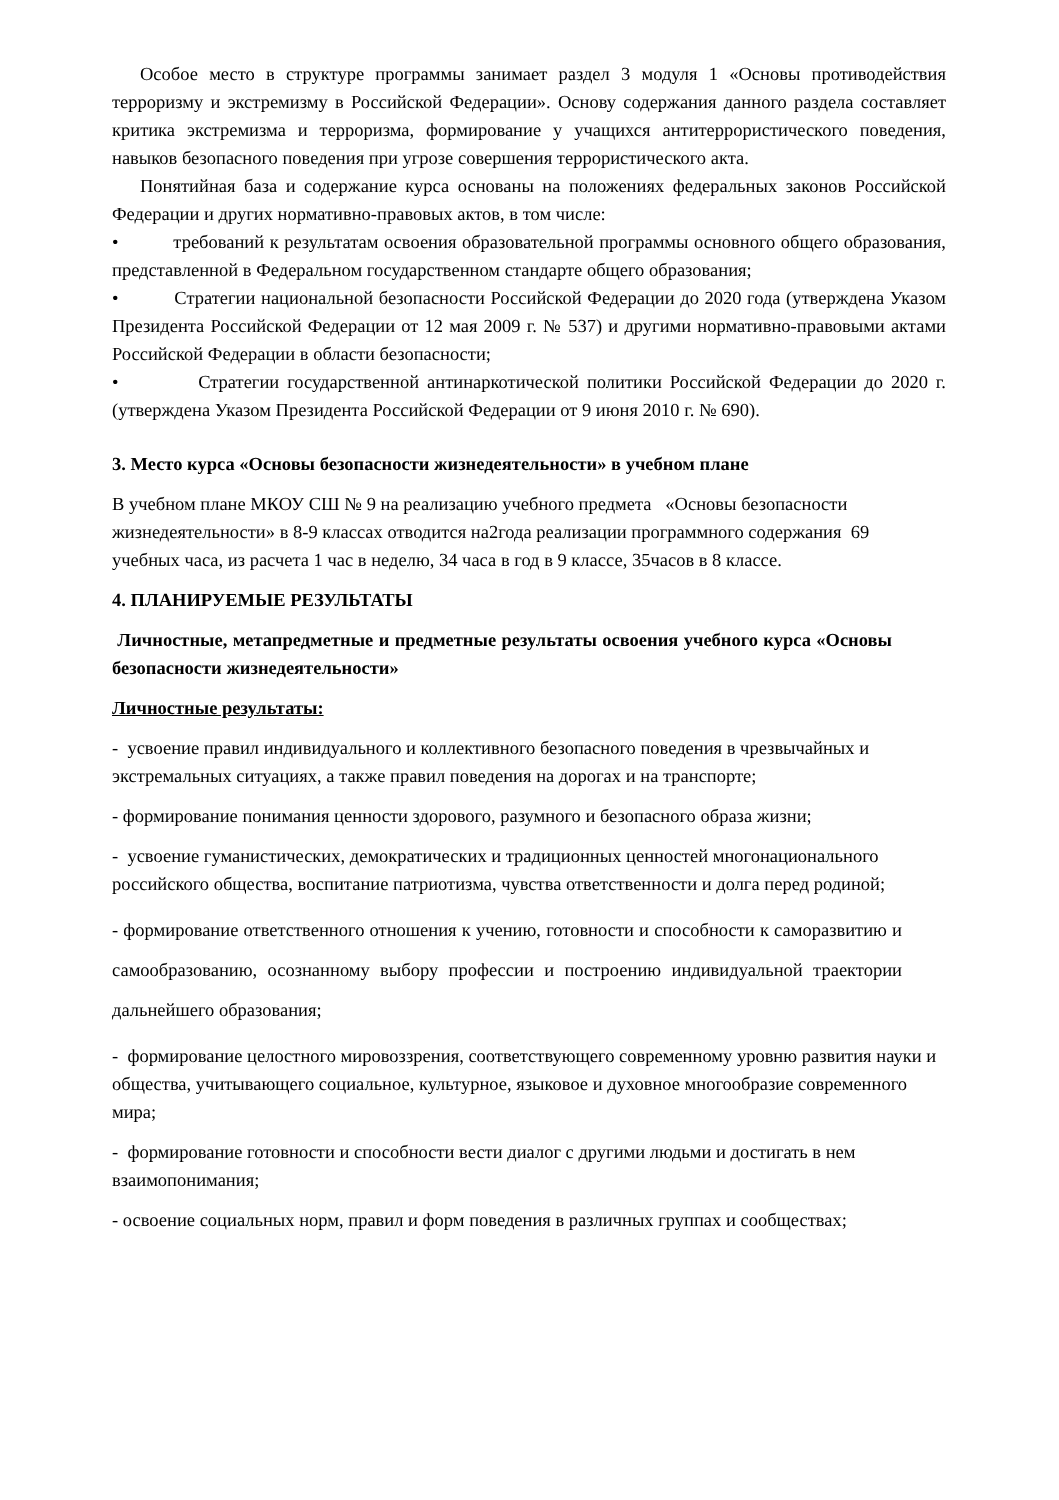Особое место в структуре программы занимает раздел 3 модуля 1 «Основы противодействия терроризму и экстремизму в Российской Федерации». Основу содержания данного раздела составляет критика экстремизма и терроризма, формирование у учащихся антитеррористического поведения, навыков безопасного поведения при угрозе совершения террористического акта.
Понятийная база и содержание курса основаны на положениях федеральных законов Российской Федерации и других нормативно-правовых актов, в том числе:
• требований к результатам освоения образовательной программы основного общего образования, представленной в Федеральном государственном стандарте общего образования;
• Стратегии национальной безопасности Российской Федерации до 2020 года (утверждена Указом Президента Российской Федерации от 12 мая 2009 г. № 537) и другими нормативно-правовыми актами Российской Федерации в области безопасности;
• Стратегии государственной антинаркотической политики Российской Федерации до 2020 г. (утверждена Указом Президента Российской Федерации от 9 июня 2010 г. № 690).
3. Место курса «Основы безопасности жизнедеятельности» в учебном плане
В учебном плане МКОУ СШ № 9 на реализацию учебного предмета «Основы безопасности жизнедеятельности» в 8-9 классах отводится на2года реализации программного содержания 69 учебных часа, из расчета 1 час в неделю, 34 часа в год в 9 классе, 35часов в 8 классе.
4. ПЛАНИРУЕМЫЕ РЕЗУЛЬТАТЫ
Личностные, метапредметные и предметные результаты освоения учебного курса «Основы безопасности жизнедеятельности»
Личностные результаты:
- усвоение правил индивидуального и коллективного безопасного поведения в чрезвычайных и экстремальных ситуациях, а также правил поведения на дорогах и на транспорте;
- формирование понимания ценности здорового, разумного и безопасного образа жизни;
- усвоение гуманистических, демократических и традиционных ценностей многонационального российского общества, воспитание патриотизма, чувства ответственности и долга перед родиной;
- формирование ответственного отношения к учению, готовности и способности к саморазвитию и самообразованию, осознанному выбору профессии и построению индивидуальной траектории дальнейшего образования;
- формирование целостного мировоззрения, соответствующего современному уровню развития науки и общества, учитывающего социальное, культурное, языковое и духовное многообразие современного мира;
- формирование готовности и способности вести диалог с другими людьми и достигать в нем взаимопонимания;
- освоение социальных норм, правил и форм поведения в различных группах и сообществах;